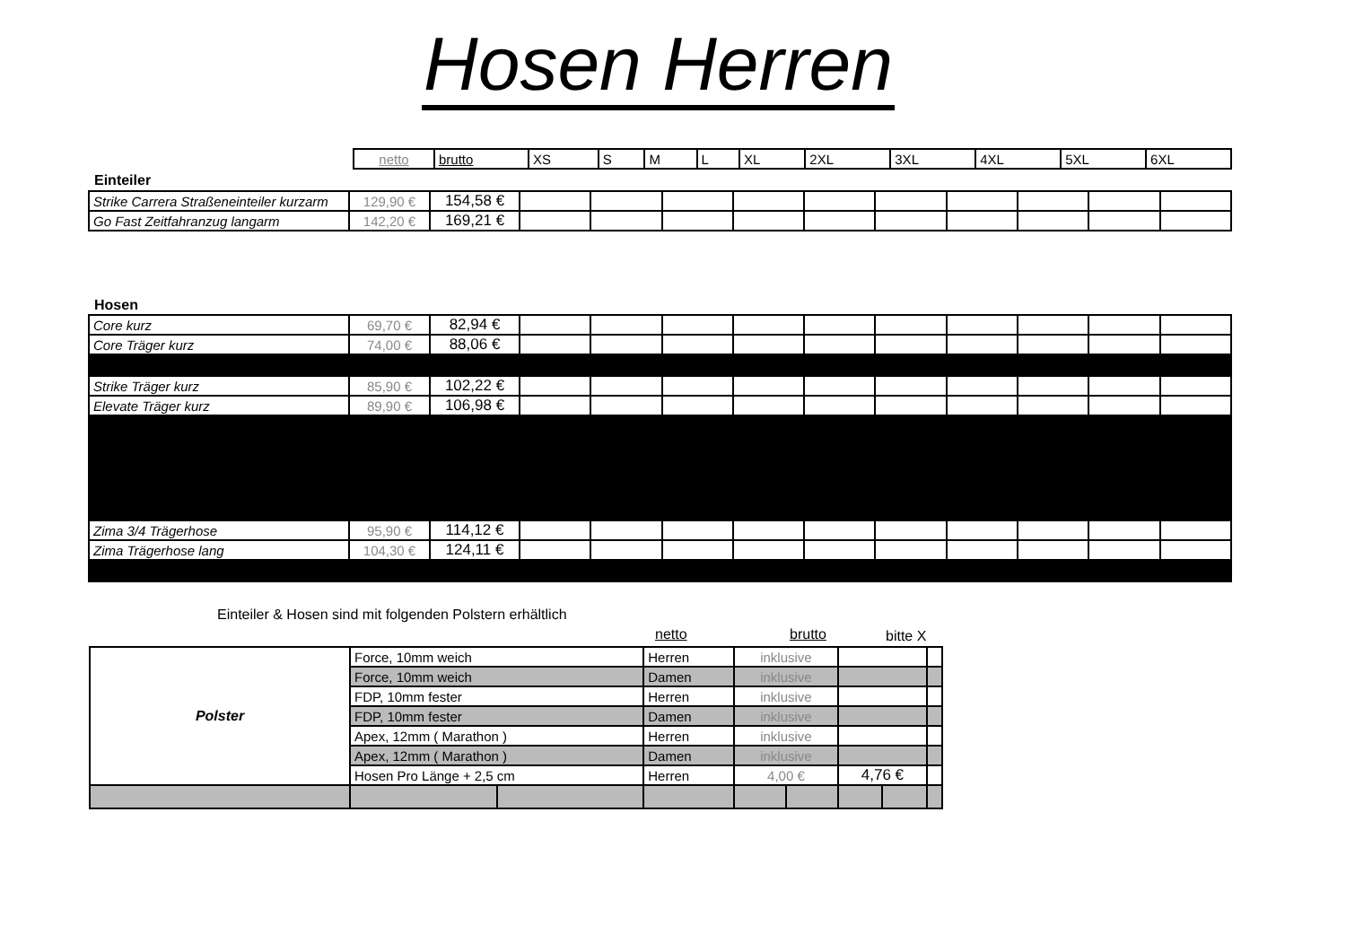Hosen Herren
| netto | brutto | XS | S | M | L | XL | 2XL | 3XL | 4XL | 5XL | 6XL |
Einteiler
| Strike Carrera Straßeneinteiler kurzarm | 129,90 € | 154,58 € | | | | | | | | | | |
| Go Fast Zeitfahranzug langarm | 142,20 € | 169,21 € | | | | | | | | | | |
Hosen
| Core kurz | 69,70 € | 82,94 € | | | | | | | | | | |
| Core Träger kurz | 74,00 € | 88,06 € | | | | | | | | | | |
| Strike Träger kurz | 85,90 € | 102,22 € | | | | | | | | | | |
| Elevate Träger kurz | 89,90 € | 106,98 € | | | | | | | | | | |
| Zima 3/4 Trägerhose | 95,90 € | 114,12 € | | | | | | | | | | |
| Zima Trägerhose lang | 104,30 € | 124,11 € | | | | | | | | | | |
Einteiler & Hosen sind mit folgenden Polstern erhältlich
netto brutto bitte X
| Polster | Force, 10mm weich | | Herren | inklusive | | | | |
| | Force, 10mm weich | | Damen | inklusive | | | | |
| | FDP, 10mm fester | | Herren | inklusive | | | | |
| | FDP, 10mm fester | | Damen | inklusive | | | | |
| | Apex, 12mm ( Marathon ) | | Herren | inklusive | | | | |
| | Apex, 12mm ( Marathon ) | | Damen | inklusive | | | | |
| | Hosen Pro Länge + 2,5 cm | | Herren | 4,00 € | | 4,76 € | | |